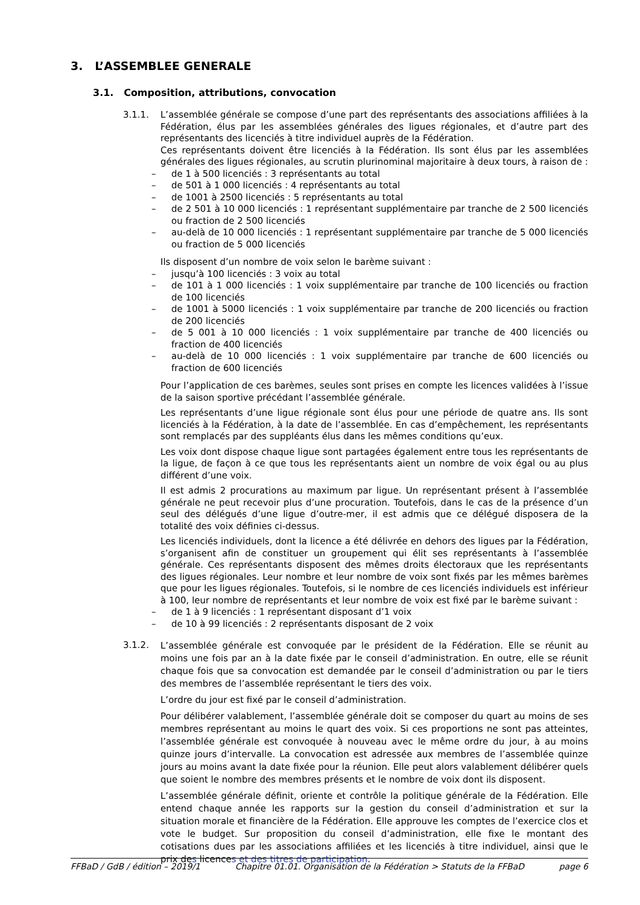3. L’ASSEMBLEE GENERALE
3.1. Composition, attributions, convocation
3.1.1. L’assemblée générale se compose d’une part des représentants des associations affiliées à la Fédération, élus par les assemblées générales des ligues régionales, et d’autre part des représentants des licenciés à titre individuel auprès de la Fédération.
Ces représentants doivent être licenciés à la Fédération. Ils sont élus par les assemblées générales des ligues régionales, au scrutin plurinominal majoritaire à deux tours, à raison de :
– de 1 à 500 licenciés : 3 représentants au total
– de 501 à 1 000 licenciés : 4 représentants au total
– de 1001 à 2500 licenciés : 5 représentants au total
– de 2 501 à 10 000 licenciés : 1 représentant supplémentaire par tranche de 2 500 licenciés ou fraction de 2 500 licenciés
– au-delà de 10 000 licenciés : 1 représentant supplémentaire par tranche de 5 000 licenciés ou fraction de 5 000 licenciés
Ils disposent d’un nombre de voix selon le barème suivant :
– jusqu’à 100 licenciés : 3 voix au total
– de 101 à 1 000 licenciés : 1 voix supplémentaire par tranche de 100 licenciés ou fraction de 100 licenciés
– de 1001 à 5000 licenciés : 1 voix supplémentaire par tranche de 200 licenciés ou fraction de 200 licenciés
– de 5 001 à 10 000 licenciés : 1 voix supplémentaire par tranche de 400 licenciés ou fraction de 400 licenciés
– au-delà de 10 000 licenciés : 1 voix supplémentaire par tranche de 600 licenciés ou fraction de 600 licenciés
Pour l’application de ces barèmes, seules sont prises en compte les licences validées à l’issue de la saison sportive précédant l’assemblée générale.
Les représentants d’une ligue régionale sont élus pour une période de quatre ans. Ils sont licenciés à la Fédération, à la date de l’assemblée. En cas d’empêchement, les représentants sont remplacés par des suppléants élus dans les mêmes conditions qu’eux.
Les voix dont dispose chaque ligue sont partagées également entre tous les représentants de la ligue, de façon à ce que tous les représentants aient un nombre de voix égal ou au plus différent d’une voix.
Il est admis 2 procurations au maximum par ligue. Un représentant présent à l’assemblée générale ne peut recevoir plus d’une procuration. Toutefois, dans le cas de la présence d’un seul des délégués d’une ligue d’outre-mer, il est admis que ce délégué disposera de la totalité des voix définies ci-dessus.
Les licenciés individuels, dont la licence a été délivrée en dehors des ligues par la Fédération, s’organisent afin de constituer un groupement qui élit ses représentants à l’assemblée générale. Ces représentants disposent des mêmes droits électoraux que les représentants des ligues régionales. Leur nombre et leur nombre de voix sont fixés par les mêmes barèmes que pour les ligues régionales. Toutefois, si le nombre de ces licenciés individuels est inférieur à 100, leur nombre de représentants et leur nombre de voix est fixé par le barème suivant :
– de 1 à 9 licenciés : 1 représentant disposant d’1 voix
– de 10 à 99 licenciés : 2 représentants disposant de 2 voix
3.1.2.
L’assemblée générale est convoquée par le président de la Fédération. Elle se réunit au moins une fois par an à la date fixée par le conseil d’administration. En outre, elle se réunit chaque fois que sa convocation est demandée par le conseil d’administration ou par le tiers des membres de l’assemblée représentant le tiers des voix.
L’ordre du jour est fixé par le conseil d’administration.
Pour délibérer valablement, l’assemblée générale doit se composer du quart au moins de ses membres représentant au moins le quart des voix. Si ces proportions ne sont pas atteintes, l’assemblée générale est convoquée à nouveau avec le même ordre du jour, à au moins quinze jours d’intervalle. La convocation est adressée aux membres de l’assemblée quinze jours au moins avant la date fixée pour la réunion. Elle peut alors valablement délibérer quels que soient le nombre des membres présents et le nombre de voix dont ils disposent.
L’assemblée générale définit, oriente et contrôle la politique générale de la Fédération. Elle entend chaque année les rapports sur la gestion du conseil d’administration et sur la situation morale et financière de la Fédération. Elle approuve les comptes de l’exercice clos et vote le budget. Sur proposition du conseil d’administration, elle fixe le montant des cotisations dues par les associations affiliées et les licenciés à titre individuel, ainsi que le prix des licences et des titres de participation.
FFBaD / GdB / édition – 2019/1 Chapitre 01.01. Organisation de la Fédération > Statuts de la FFBaD page 6